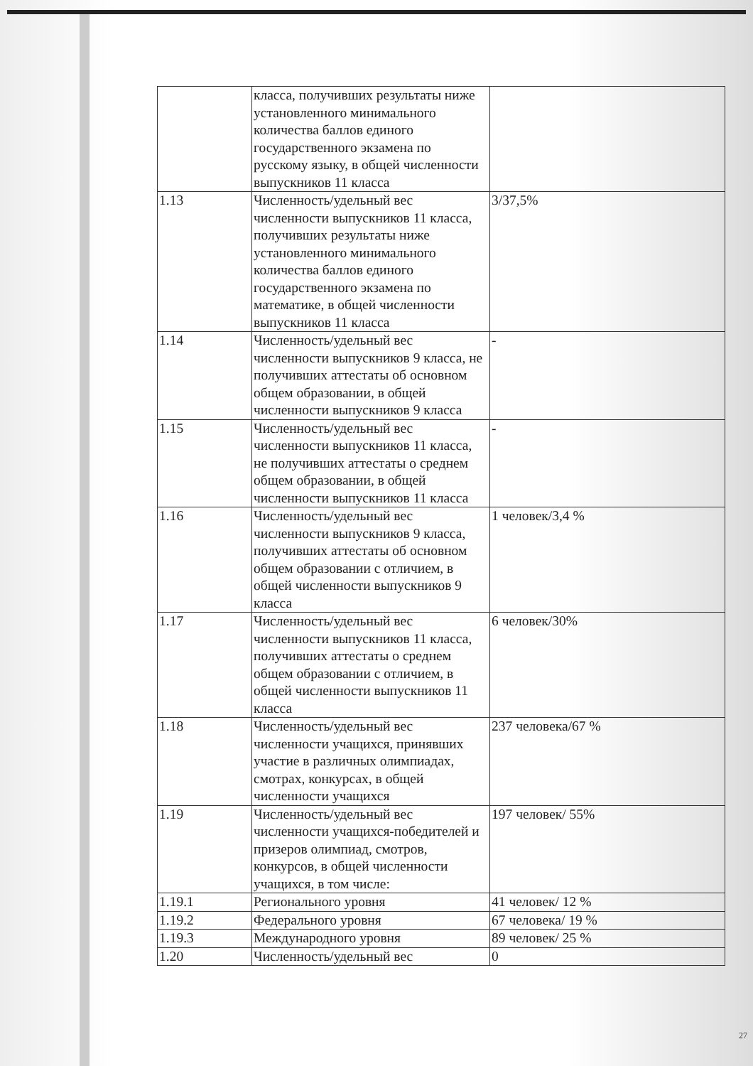| | класса, получивших результаты ниже установленного минимального количества баллов единого государственного экзамена по русскому языку, в общей численности выпускников 11 класса | |
| 1.13 | Численность/удельный вес численности выпускников 11 класса, получивших результаты ниже установленного минимального количества баллов единого государственного экзамена по математике, в общей численности выпускников 11 класса | 3/37,5% |
| 1.14 | Численность/удельный вес численности выпускников 9 класса, не получивших аттестаты об основном общем образовании, в общей численности выпускников 9 класса | - |
| 1.15 | Численность/удельный вес численности выпускников 11 класса, не получивших аттестаты о среднем общем образовании, в общей численности выпускников 11 класса | - |
| 1.16 | Численность/удельный вес численности выпускников 9 класса, получивших аттестаты об основном общем образовании с отличием, в общей численности выпускников 9 класса | 1 человек/3,4 % |
| 1.17 | Численность/удельный вес численности выпускников 11 класса, получивших аттестаты о среднем общем образовании с отличием, в общей численности выпускников 11 класса | 6 человек/30% |
| 1.18 | Численность/удельный вес численности учащихся, принявших участие в различных олимпиадах, смотрах, конкурсах, в общей численности учащихся | 237 человека/67 % |
| 1.19 | Численность/удельный вес численности учащихся-победителей и призеров олимпиад, смотров, конкурсов, в общей численности учащихся, в том числе: | 197 человек/ 55% |
| 1.19.1 | Регионального уровня | 41 человек/ 12 % |
| 1.19.2 | Федерального уровня | 67 человека/ 19 % |
| 1.19.3 | Международного уровня | 89 человек/ 25 % |
| 1.20 | Численность/удельный вес | 0 |
27